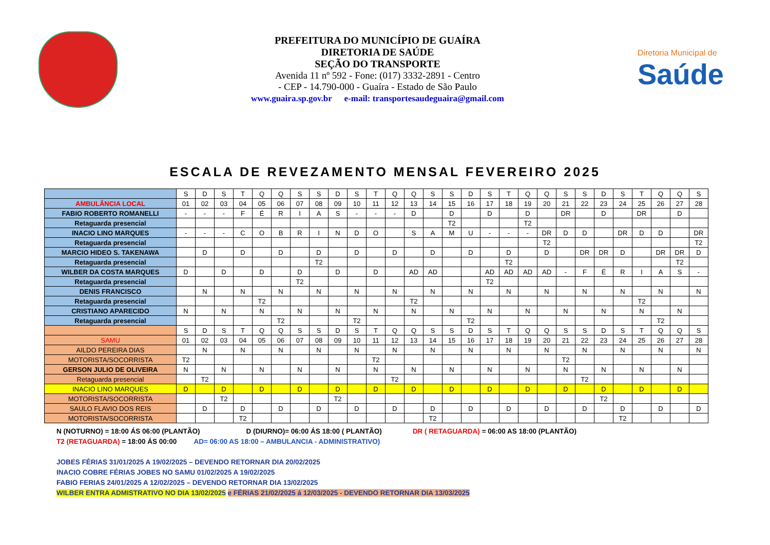PREFEITURA DO MUNICÍPIO DE GUAÍRA
DIRETORIA DE SAÚDE
SEÇÃO DO TRANSPORTE
Avenida 11 nº 592 - Fone: (017) 3332-2891 - Centro
- CEP - 14.790-000 - Guaíra - Estado de São Paulo
www.guaira.sp.gov.br e-mail: transportesaudeguaira@gmail.com
Diretoria Municipal de
Saúde
ESCALA DE REVEZAMENTO MENSAL FEVEREIRO 2025
| | S | D | S | T | Q | Q | S | S | D | S | T | Q | Q | S | S | D | S | T | Q | Q | S | S | D | S | T | Q | Q | S |
| AMBULÂNCIA LOCAL | 01 | 02 | 03 | 04 | 05 | 06 | 07 | 08 | 09 | 10 | 11 | 12 | 13 | 14 | 15 | 16 | 17 | 18 | 19 | 20 | 21 | 22 | 23 | 24 | 25 | 26 | 27 | 28 |
| FABIO ROBERTO ROMANELLI | - | - | - | F | É | R | I | A | S | - | - | - | D | | D | | D | | D | | DR | | D | | DR | | D | |
| Retaguarda presencial | | | | | | | | | | | | | | | T2 | | | | T2 | | | | | | | | | |
| INACIO LINO MARQUES | - | - | - | C | O | B | R | I | N | D | O | | S | A | M | U | - | - | - | DR | D | D | | DR | D | D | | DR |
| Retaguarda presencial | | | | | | | | | | | | | | | | | | | | T2 | | | | | | | | T2 |
| MARCIO HIDEO S. TAKENAWA | | D | | D | | D | | D | | D | | D | | D | | D | | D | | D | | DR | DR | D | | DR | DR | D |
| Retaguarda presencial | | | | | | | | T2 | | | | | | | | | | T2 | | | | | | | | | T2 | |
| WILBER DA COSTA MARQUES | D | | D | | D | | D | | D | | D | | AD | AD | | | AD | AD | AD | AD | - | F | É | R | I | A | S | - |
| Retaguarda presencial | | | | | | | T2 | | | | | | | | | | T2 | | | | | | | | | | | |
| DENIS FRANCISCO | | N | | N | | N | | N | | N | | N | | N | | N | | N | | N | | N | | N | | N | | N |
| Retaguarda presencial | | | | | T2 | | | | | | | | T2 | | | | | | | | | | | | T2 | | | |
| CRISTIANO APARECIDO | N | | N | | N | | N | | N | | N | | N | | N | | N | | N | | N | | N | | N | | N | |
| Retaguarda presencial | | | | | | T2 | | | | T2 | | | | | | T2 | | | | | | | | | | T2 | | |
| | S | D | S | T | Q | Q | S | S | D | S | T | Q | Q | S | S | D | S | T | Q | Q | S | S | D | S | T | Q | Q | S |
| SAMU | 01 | 02 | 03 | 04 | 05 | 06 | 07 | 08 | 09 | 10 | 11 | 12 | 13 | 14 | 15 | 16 | 17 | 18 | 19 | 20 | 21 | 22 | 23 | 24 | 25 | 26 | 27 | 28 |
| AILDO PEREIRA DIAS | | N | | N | | N | | N | | N | | N | | N | | N | | N | | N | | N | | N | | N | | N |
| MOTORISTA/SOCORRISTA | T2 | | | | | | | | | | T2 | | | | | | | | | | T2 | | | | | | | |
| GERSON JULIO DE OLIVEIRA | N | | N | | N | | N | | N | | N | | N | | N | | N | | N | | N | | N | | N | | N | |
| Retaguarda presencial | | T2 | | | | | | | | | | T2 | | | | | | | | | | T2 | | | | | | |
| INACIO LINO MARQUES | D | | D | | D | | D | | D | | D | | D | | D | | D | | D | | D | | D | | D | | D | |
| MOTORISTA/SOCORRISTA | | | T2 | | | | | | T2 | | | | | | | | | | | | | | T2 | | | | | |
| SAULO FLAVIO DOS REIS | | D | | D | | D | | D | | D | | D | | D | | D | | D | | D | | D | | D | | D | | D |
| MOTORISTA/SOCORRISTA | | | | T2 | | | | | | | | | | T2 | | | | | | | | | | T2 | | | | |
N (NOTURNO) = 18:00 ÁS 06:00 (PLANTÃO) D (DIURNO)= 06:00 ÁS 18:00 ( PLANTÃO) DR ( RETAGUARDA) = 06:00 AS 18:00 (PLANTÃO)
T2 (RETAGUARDA) = 18:00 ÁS 00:00 AD= 06:00 AS 18:00 – AMBULANCIA - ADMINISTRATIVO)
JOBES FÉRIAS 31/01/2025 A 19/02/2025 – DEVENDO RETORNAR DIA 20/02/2025
INACIO COBRE FÉRIAS JOBES NO SAMU 01/02/2025 A 19/02/2025
FABIO FERIAS 24/01/2025 A 12/02/2025 – DEVENDO RETORNAR DIA 13/02/2025
WILBER ENTRA ADMISTRATIVO NO DIA 13/02/2025 e FÉRIAS 21/02/2025 á 12/03/2025 - DEVENDO RETORNAR DIA 13/03/2025